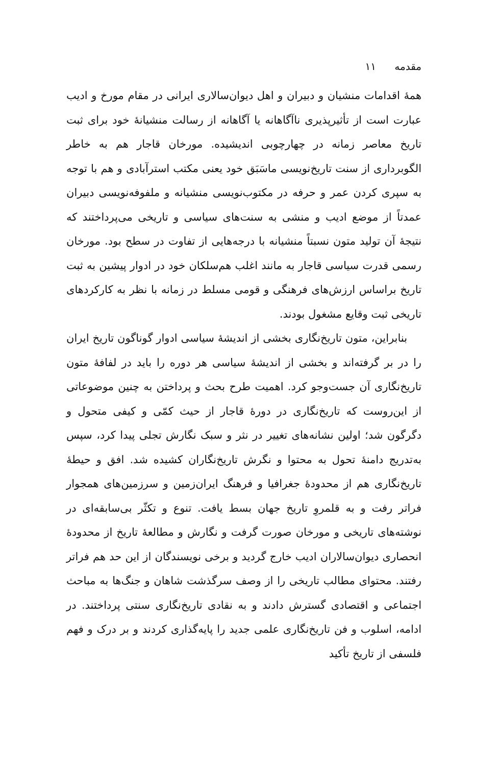مقدمه ۱۱
همهٔ اقدامات منشیان و دبیران و اهل دیوان‌سالاری ایرانی در مقام مورخ و ادیب عبارت است از تأثیرپذیری ناآگاهانه یا آگاهانه از رسالت منشیانهٔ خود برای ثبت تاریخ معاصر زمانه در چهارچوبی اندیشیده. مورخان قاجار هم به خاطر الگوبرداری از سنت تاریخ‌نویسی ماسَبَق خود یعنی مکتب استرآبادی و هم با توجه به سپری کردن عمر و حرفه در مکتوب‌نویسی منشیانه و ملفوفه‌نویسی دبیران عمدتاً از موضع ادیب و منشی به سنت‌های سیاسی و تاریخی می‌پرداختند که نتیجهٔ آن تولید متون نسبتاً منشیانه با درجه‌هایی از تفاوت در سطح بود. مورخان رسمی قدرت سیاسی قاجار به مانند اغلب هم‌سلکان خود در ادوار پیشین به ثبت تاریخ براساس ارزش‌های فرهنگی و قومی مسلط در زمانه با نظر به کارکردهای تاریخی ثبت وقایع مشغول بودند.
بنابراین، متون تاریخ‌نگاری بخشی از اندیشهٔ سیاسی ادوار گوناگون تاریخ ایران را در بر گرفته‌اند و بخشی از اندیشهٔ سیاسی هر دوره را باید در لفافهٔ متون تاریخ‌نگاری آن جست‌وجو کرد. اهمیت طرح بحث و پرداختن به چنین موضوعاتی از این‌روست که تاریخ‌نگاری در دورهٔ قاجار از حیث کمّی و کیفی متحول و دگرگون شد؛ اولین نشانه‌های تغییر در نثر و سبک نگارش تجلی پیدا کرد، سپس به‌تدریج دامنهٔ تحول به محتوا و نگرش تاریخ‌نگاران کشیده شد. افق و حیطهٔ تاریخ‌نگاری هم از محدودهٔ جغرافیا و فرهنگ ایران‌زمین و سرزمین‌های همجوار فراتر رفت و به قلمروِ تاریخ جهان بسط یافت. تنوع و تکثّر بی‌سابقه‌ای در نوشته‌های تاریخی و مورخان صورت گرفت و نگارش و مطالعهٔ تاریخ از محدودهٔ انحصاری دیوان‌سالاران ادیب خارج گردید و برخی نویسندگان از این حد هم فراتر رفتند. محتوای مطالب تاریخی را از وصف سرگذشت شاهان و جنگ‌ها به مباحث اجتماعی و اقتصادی گسترش دادند و به نقادی تاریخ‌نگاری سنتی پرداختند. در ادامه، اسلوب و فن تاریخ‌نگاری علمی جدید را پایه‌گذاری کردند و بر درک و فهم فلسفی از تاریخ تأکید